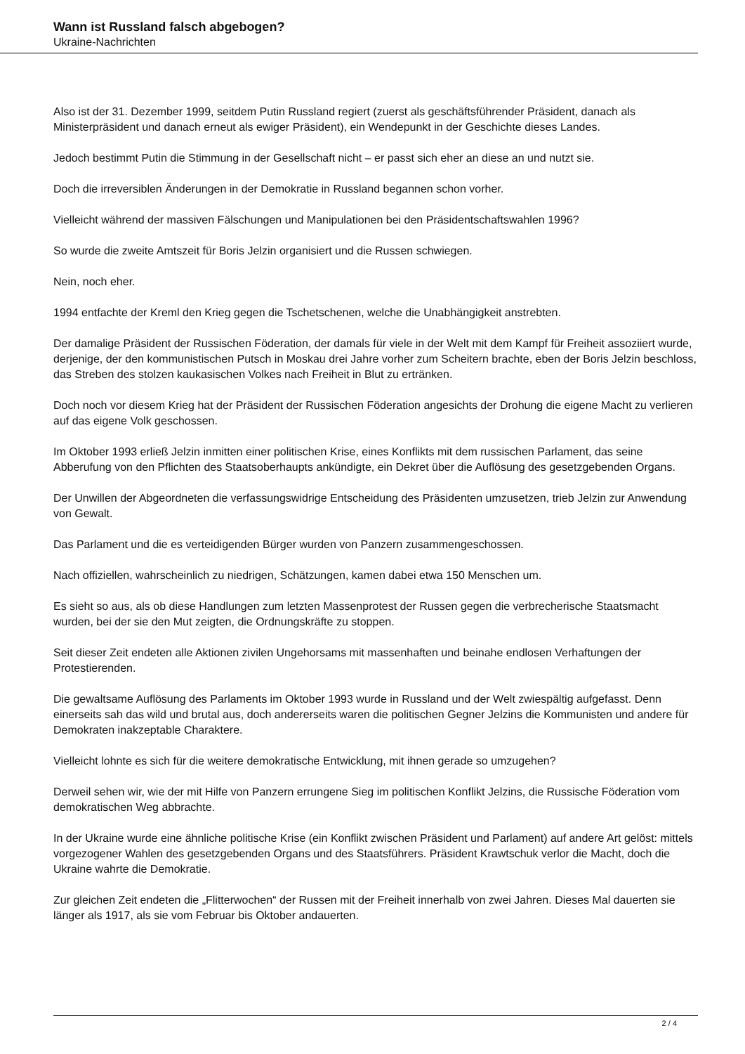Wann ist Russland falsch abgebogen?
Ukraine-Nachrichten
Also ist der 31. Dezember 1999, seitdem Putin Russland regiert (zuerst als geschäftsführender Präsident, danach als Ministerpräsident und danach erneut als ewiger Präsident), ein Wendepunkt in der Geschichte dieses Landes.
Jedoch bestimmt Putin die Stimmung in der Gesellschaft nicht – er passt sich eher an diese an und nutzt sie.
Doch die irreversiblen Änderungen in der Demokratie in Russland begannen schon vorher.
Vielleicht während der massiven Fälschungen und Manipulationen bei den Präsidentschaftswahlen 1996?
So wurde die zweite Amtszeit für Boris Jelzin organisiert und die Russen schwiegen.
Nein, noch eher.
1994 entfachte der Kreml den Krieg gegen die Tschetschenen, welche die Unabhängigkeit anstrebten.
Der damalige Präsident der Russischen Föderation, der damals für viele in der Welt mit dem Kampf für Freiheit assoziiert wurde, derjenige, der den kommunistischen Putsch in Moskau drei Jahre vorher zum Scheitern brachte, eben der Boris Jelzin beschloss, das Streben des stolzen kaukasischen Volkes nach Freiheit in Blut zu ertränken.
Doch noch vor diesem Krieg hat der Präsident der Russischen Föderation angesichts der Drohung die eigene Macht zu verlieren auf das eigene Volk geschossen.
Im Oktober 1993 erließ Jelzin inmitten einer politischen Krise, eines Konflikts mit dem russischen Parlament, das seine Abberufung von den Pflichten des Staatsoberhaupts ankündigte, ein Dekret über die Auflösung des gesetzgebenden Organs.
Der Unwillen der Abgeordneten die verfassungswidrige Entscheidung des Präsidenten umzusetzen, trieb Jelzin zur Anwendung von Gewalt.
Das Parlament und die es verteidigenden Bürger wurden von Panzern zusammengeschossen.
Nach offiziellen, wahrscheinlich zu niedrigen, Schätzungen, kamen dabei etwa 150 Menschen um.
Es sieht so aus, als ob diese Handlungen zum letzten Massenprotest der Russen gegen die verbrecherische Staatsmacht wurden, bei der sie den Mut zeigten, die Ordnungskräfte zu stoppen.
Seit dieser Zeit endeten alle Aktionen zivilen Ungehorsams mit massenhaften und beinahe endlosen Verhaftungen der Protestierenden.
Die gewaltsame Auflösung des Parlaments im Oktober 1993 wurde in Russland und der Welt zwiespältig aufgefasst. Denn einerseits sah das wild und brutal aus, doch andererseits waren die politischen Gegner Jelzins die Kommunisten und andere für Demokraten inakzeptable Charaktere.
Vielleicht lohnte es sich für die weitere demokratische Entwicklung, mit ihnen gerade so umzugehen?
Derweil sehen wir, wie der mit Hilfe von Panzern errungene Sieg im politischen Konflikt Jelzins, die Russische Föderation vom demokratischen Weg abbrachte.
In der Ukraine wurde eine ähnliche politische Krise (ein Konflikt zwischen Präsident und Parlament) auf andere Art gelöst: mittels vorgezogener Wahlen des gesetzgebenden Organs und des Staatsführers. Präsident Krawtschuk verlor die Macht, doch die Ukraine wahrte die Demokratie.
Zur gleichen Zeit endeten die „Flitterwochen“ der Russen mit der Freiheit innerhalb von zwei Jahren. Dieses Mal dauerten sie länger als 1917, als sie vom Februar bis Oktober andauerten.
2 / 4